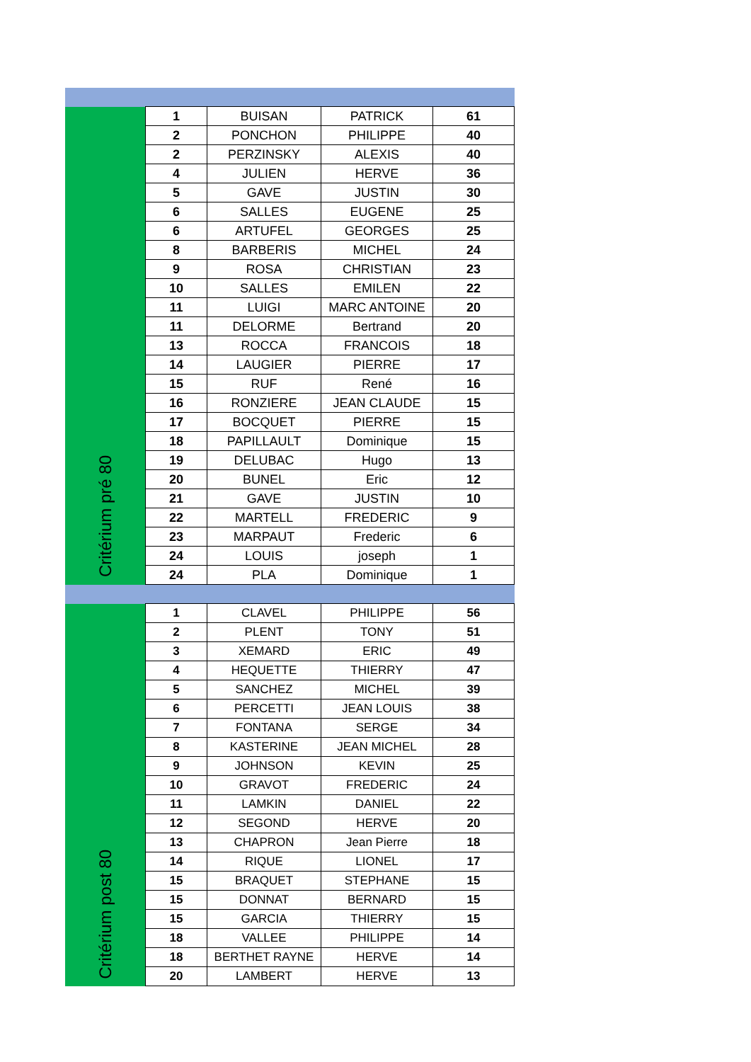| Critérium pré 80 | 1 | BUISAN | PATRICK | 61 |
| | 2 | PONCHON | PHILIPPE | 40 |
| | 2 | PERZINSKY | ALEXIS | 40 |
| | 4 | JULIEN | HERVE | 36 |
| | 5 | GAVE | JUSTIN | 30 |
| | 6 | SALLES | EUGENE | 25 |
| | 6 | ARTUFEL | GEORGES | 25 |
| | 8 | BARBERIS | MICHEL | 24 |
| | 9 | ROSA | CHRISTIAN | 23 |
| | 10 | SALLES | EMILEN | 22 |
| | 11 | LUIGI | MARC ANTOINE | 20 |
| | 11 | DELORME | Bertrand | 20 |
| | 13 | ROCCA | FRANCOIS | 18 |
| | 14 | LAUGIER | PIERRE | 17 |
| | 15 | RUF | René | 16 |
| | 16 | RONZIERE | JEAN CLAUDE | 15 |
| | 17 | BOCQUET | PIERRE | 15 |
| | 18 | PAPILLAULT | Dominique | 15 |
| | 19 | DELUBAC | Hugo | 13 |
| | 20 | BUNEL | Eric | 12 |
| | 21 | GAVE | JUSTIN | 10 |
| | 22 | MARTELL | FREDERIC | 9 |
| | 23 | MARPAUT | Frederic | 6 |
| | 24 | LOUIS | joseph | 1 |
| | 24 | PLA | Dominique | 1 |
| Critérium post 80 | 1 | CLAVEL | PHILIPPE | 56 |
| | 2 | PLENT | TONY | 51 |
| | 3 | XEMARD | ERIC | 49 |
| | 4 | HEQUETTE | THIERRY | 47 |
| | 5 | SANCHEZ | MICHEL | 39 |
| | 6 | PERCETTI | JEAN LOUIS | 38 |
| | 7 | FONTANA | SERGE | 34 |
| | 8 | KASTERINE | JEAN MICHEL | 28 |
| | 9 | JOHNSON | KEVIN | 25 |
| | 10 | GRAVOT | FREDERIC | 24 |
| | 11 | LAMKIN | DANIEL | 22 |
| | 12 | SEGOND | HERVE | 20 |
| | 13 | CHAPRON | Jean Pierre | 18 |
| | 14 | RIQUE | LIONEL | 17 |
| | 15 | BRAQUET | STEPHANE | 15 |
| | 15 | DONNAT | BERNARD | 15 |
| | 15 | GARCIA | THIERRY | 15 |
| | 18 | VALLEE | PHILIPPE | 14 |
| | 18 | BERTHET RAYNE | HERVE | 14 |
| | 20 | LAMBERT | HERVE | 13 |